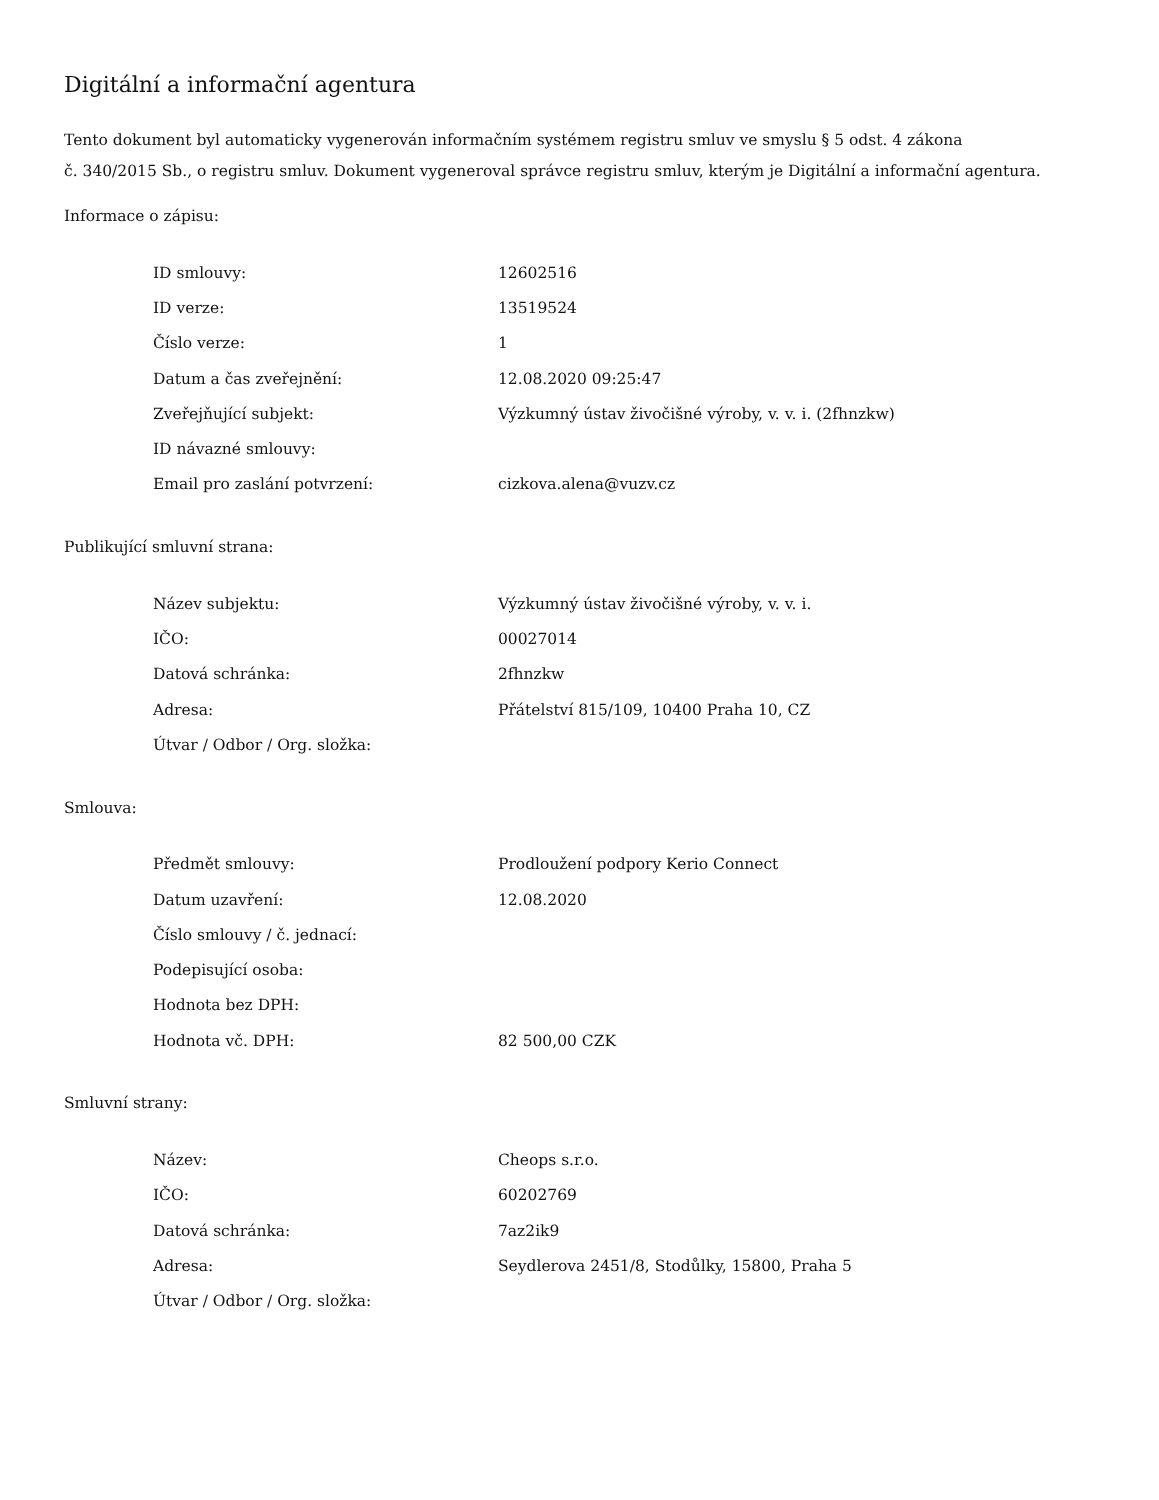Digitální a informační agentura
Tento dokument byl automaticky vygenerován informačním systémem registru smluv ve smyslu § 5 odst. 4 zákona
č. 340/2015 Sb., o registru smluv. Dokument vygeneroval správce registru smluv, kterým je Digitální a informační agentura.
Informace o zápisu:
| ID smlouvy: | 12602516 |
| ID verze: | 13519524 |
| Číslo verze: | 1 |
| Datum a čas zveřejnění: | 12.08.2020 09:25:47 |
| Zveřejňující subjekt: | Výzkumný ústav živočišné výroby, v. v. i. (2fhnzkw) |
| ID návazné smlouvy: | |
| Email pro zaslání potvrzení: | cizkova.alena@vuzv.cz |
Publikující smluvní strana:
| Název subjektu: | Výzkumný ústav živočišné výroby, v. v. i. |
| IČO: | 00027014 |
| Datová schránka: | 2fhnzkw |
| Adresa: | Přátelství 815/109, 10400 Praha 10, CZ |
| Útvar / Odbor / Org. složka: | |
Smlouva:
| Předmět smlouvy: | Prodloužení podpory Kerio Connect |
| Datum uzavření: | 12.08.2020 |
| Číslo smlouvy / č. jednací: | |
| Podepisující osoba: | |
| Hodnota bez DPH: | |
| Hodnota vč. DPH: | 82 500,00 CZK |
Smluvní strany:
| Název: | Cheops s.r.o. |
| IČO: | 60202769 |
| Datová schránka: | 7az2ik9 |
| Adresa: | Seydlerova 2451/8, Stodůlky, 15800, Praha 5 |
| Útvar / Odbor / Org. složka: | |